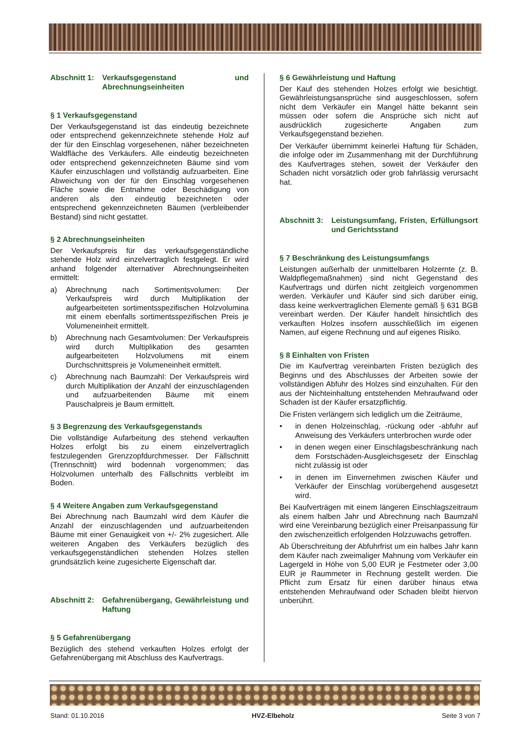Abschnitt 1: Verkaufsgegenstand und Abrechnungseinheiten
§ 1 Verkaufsgegenstand
Der Verkaufsgegenstand ist das eindeutig bezeichnete oder entsprechend gekennzeichnete stehende Holz auf der für den Einschlag vorgesehenen, näher bezeichneten Waldfläche des Verkäufers. Alle eindeutig bezeichneten oder entsprechend gekennzeichneten Bäume sind vom Käufer einzuschlagen und vollständig aufzuarbeiten. Eine Abweichung von der für den Einschlag vorgesehenen Fläche sowie die Entnahme oder Beschädigung von anderen als den eindeutig bezeichneten oder entsprechend gekennzeichneten Bäumen (verbleibender Bestand) sind nicht gestattet.
§ 2 Abrechnungseinheiten
Der Verkaufspreis für das verkaufsgegenständliche stehende Holz wird einzelvertraglich festgelegt. Er wird anhand folgender alternativer Abrechnungseinheiten ermittelt:
a) Abrechnung nach Sortimentsvolumen: Der Verkaufspreis wird durch Multiplikation der aufgearbeiteten sortimentsspezifischen Holzvolumina mit einem ebenfalls sortimentsspezifischen Preis je Volumeneinheit ermittelt.
b) Abrechnung nach Gesamtvolumen: Der Verkaufspreis wird durch Multiplikation des gesamten aufgearbeiteten Holzvolumens mit einem Durchschnittspreis je Volumeneinheit ermittelt.
c) Abrechnung nach Baumzahl: Der Verkaufspreis wird durch Multiplikation der Anzahl der einzuschlagenden und aufzuarbeitenden Bäume mit einem Pauschalpreis je Baum ermittelt.
§ 3 Begrenzung des Verkaufsgegenstands
Die vollständige Aufarbeitung des stehend verkauften Holzes erfolgt bis zu einem einzelvertraglich festzulegenden Grenzzopfdurchmesser. Der Fällschnitt (Trennschnitt) wird bodennah vorgenommen; das Holzvolumen unterhalb des Fällschnitts verbleibt im Boden.
§ 4 Weitere Angaben zum Verkaufsgegenstand
Bei Abrechnung nach Baumzahl wird dem Käufer die Anzahl der einzuschlagenden und aufzuarbeitenden Bäume mit einer Genauigkeit von +/- 2% zugesichert. Alle weiteren Angaben des Verkäufers bezüglich des verkaufsgegenständlichen stehenden Holzes stellen grundsätzlich keine zugesicherte Eigenschaft dar.
Abschnitt 2: Gefahrenübergang, Gewährleistung und Haftung
§ 5 Gefahrenübergang
Bezüglich des stehend verkauften Holzes erfolgt der Gefahrenübergang mit Abschluss des Kaufvertrags.
§ 6 Gewährleistung und Haftung
Der Kauf des stehenden Holzes erfolgt wie besichtigt. Gewährleistungsansprüche sind ausgeschlossen, sofern nicht dem Verkäufer ein Mangel hätte bekannt sein müssen oder sofern die Ansprüche sich nicht auf ausdrücklich zugesicherte Angaben zum Verkaufsgegenstand beziehen.
Der Verkäufer übernimmt keinerlei Haftung für Schäden, die infolge oder im Zusammenhang mit der Durchführung des Kaufvertrages stehen, soweit der Verkäufer den Schaden nicht vorsätzlich oder grob fahrlässig verursacht hat.
Abschnitt 3: Leistungsumfang, Fristen, Erfüllungsort und Gerichtsstand
§ 7 Beschränkung des Leistungsumfangs
Leistungen außerhalb der unmittelbaren Holzernte (z. B. Waldpflegemaßnahmen) sind nicht Gegenstand des Kaufvertrags und dürfen nicht zeitgleich vorgenommen werden. Verkäufer und Käufer sind sich darüber einig, dass keine werkvertraglichen Elemente gemäß § 631 BGB vereinbart werden. Der Käufer handelt hinsichtlich des verkauften Holzes insofern ausschließlich im eigenen Namen, auf eigene Rechnung und auf eigenes Risiko.
§ 8 Einhalten von Fristen
Die im Kaufvertrag vereinbarten Fristen bezüglich des Beginns und des Abschlusses der Arbeiten sowie der vollständigen Abfuhr des Holzes sind einzuhalten. Für den aus der Nichteinhaltung entstehenden Mehraufwand oder Schaden ist der Käufer ersatzpflichtig.
Die Fristen verlängern sich lediglich um die Zeiträume,
• in denen Holzeinschlag, -rückung oder -abfuhr auf Anweisung des Verkäufers unterbrochen wurde oder
• in denen wegen einer Einschlagsbeschränkung nach dem Forstschäden-Ausgleichsgesetz der Einschlag nicht zulässig ist oder
• in denen im Einvernehmen zwischen Käufer und Verkäufer der Einschlag vorübergehend ausgesetzt wird.
Bei Kaufverträgen mit einem längeren Einschlagszeitraum als einem halben Jahr und Abrechnung nach Baumzahl wird eine Vereinbarung bezüglich einer Preisanpassung für den zwischenzeitlich erfolgenden Holzzuwachs getroffen.
Ab Überschreitung der Abfuhrfrist um ein halbes Jahr kann dem Käufer nach zweimaliger Mahnung vom Verkäufer ein Lagergeld in Höhe von 5,00 EUR je Festmeter oder 3,00 EUR je Raummeter in Rechnung gestellt werden. Die Pflicht zum Ersatz für einen darüber hinaus etwa entstehenden Mehraufwand oder Schaden bleibt hiervon unberührt.
Stand: 01.10.2016 HVZ-Elbeholz Seite 3 von 7